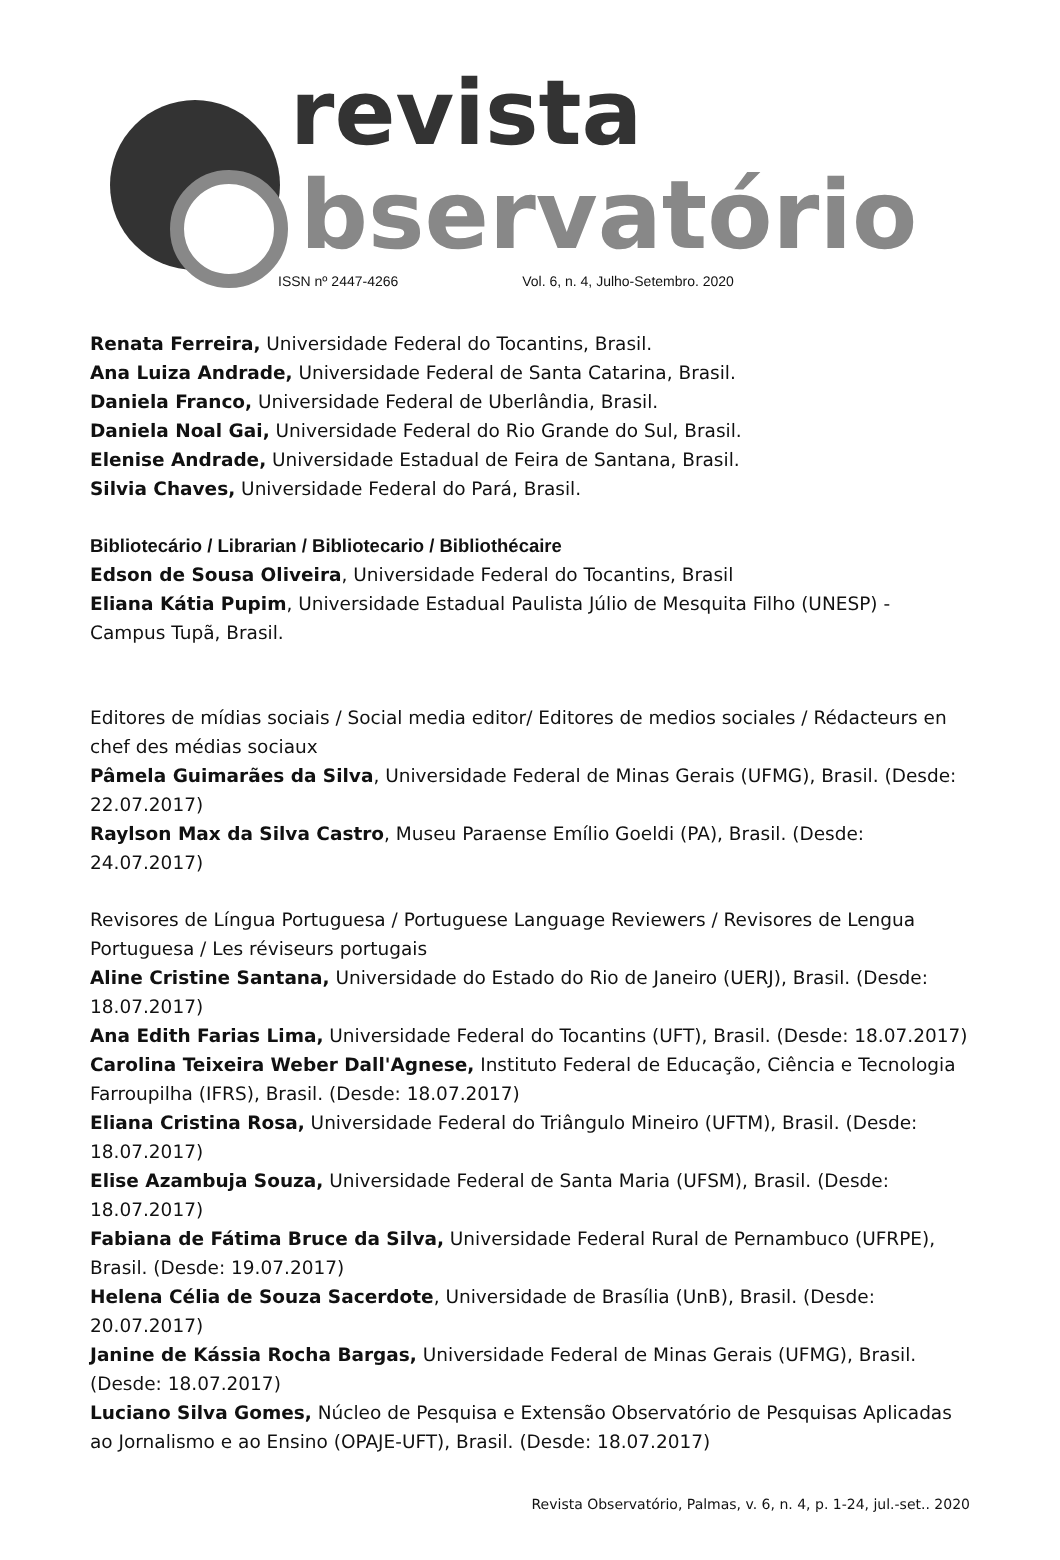revista
bservatório
ISSN nº 2447-4266 Vol. 6, n. 4, Julho-Setembro. 2020
Renata Ferreira, Universidade Federal do Tocantins, Brasil.
Ana Luiza Andrade, Universidade Federal de Santa Catarina, Brasil.
Daniela Franco, Universidade Federal de Uberlândia, Brasil.
Daniela Noal Gai, Universidade Federal do Rio Grande do Sul, Brasil.
Elenise Andrade, Universidade Estadual de Feira de Santana, Brasil.
Silvia Chaves, Universidade Federal do Pará, Brasil.
Bibliotecário / Librarian / Bibliotecario / Bibliothécaire
Edson de Sousa Oliveira, Universidade Federal do Tocantins, Brasil
Eliana Kátia Pupim, Universidade Estadual Paulista Júlio de Mesquita Filho (UNESP) - Campus Tupã, Brasil.
Editores de mídias sociais / Social media editor/ Editores de medios sociales / Rédacteurs en chef des médias sociaux
Pâmela Guimarães da Silva, Universidade Federal de Minas Gerais (UFMG), Brasil. (Desde: 22.07.2017)
Raylson Max da Silva Castro, Museu Paraense Emílio Goeldi (PA), Brasil. (Desde: 24.07.2017)
Revisores de Língua Portuguesa / Portuguese Language Reviewers / Revisores de Lengua Portuguesa / Les réviseurs portugais
Aline Cristine Santana, Universidade do Estado do Rio de Janeiro (UERJ), Brasil. (Desde: 18.07.2017)
Ana Edith Farias Lima, Universidade Federal do Tocantins (UFT), Brasil. (Desde: 18.07.2017)
Carolina Teixeira Weber Dall'Agnese, Instituto Federal de Educação, Ciência e Tecnologia Farroupilha (IFRS), Brasil. (Desde: 18.07.2017)
Eliana Cristina Rosa, Universidade Federal do Triângulo Mineiro (UFTM), Brasil. (Desde: 18.07.2017)
Elise Azambuja Souza, Universidade Federal de Santa Maria (UFSM), Brasil. (Desde: 18.07.2017)
Fabiana de Fátima Bruce da Silva, Universidade Federal Rural de Pernambuco (UFRPE), Brasil. (Desde: 19.07.2017)
Helena Célia de Souza Sacerdote, Universidade de Brasília (UnB), Brasil. (Desde: 20.07.2017)
Janine de Kássia Rocha Bargas, Universidade Federal de Minas Gerais (UFMG), Brasil. (Desde: 18.07.2017)
Luciano Silva Gomes, Núcleo de Pesquisa e Extensão Observatório de Pesquisas Aplicadas ao Jornalismo e ao Ensino (OPAJE-UFT), Brasil. (Desde: 18.07.2017)
Revista Observatório, Palmas, v. 6, n. 4, p. 1-24, jul.-set.. 2020